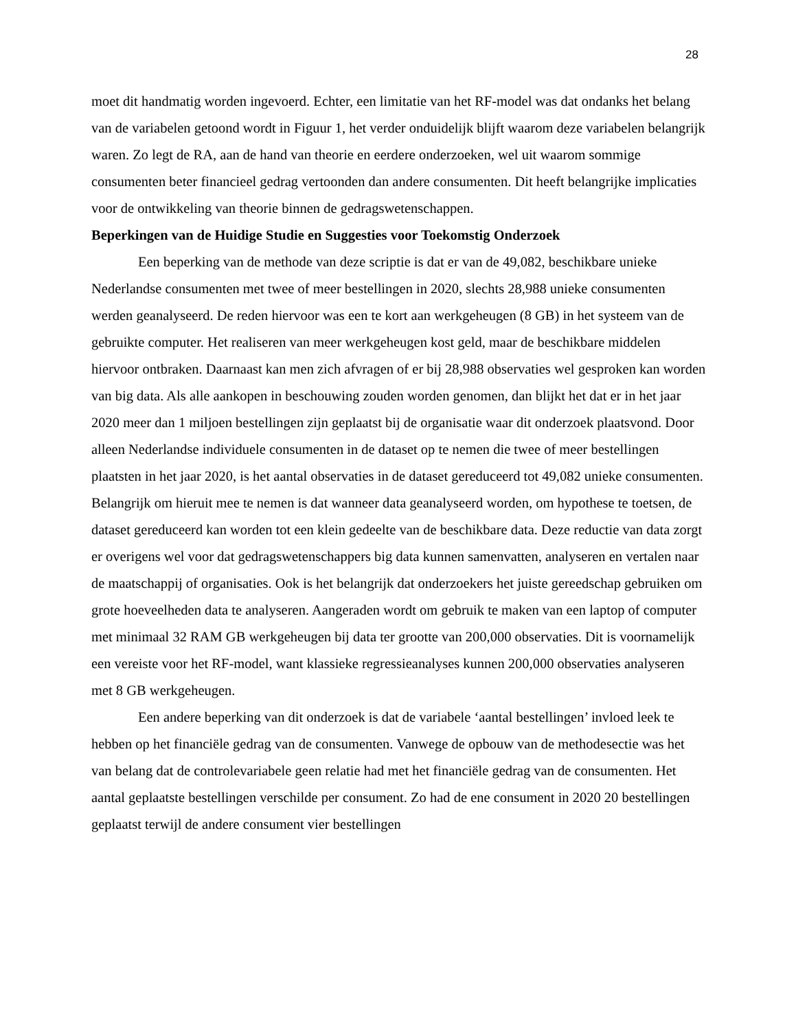28
moet dit handmatig worden ingevoerd. Echter, een limitatie van het RF-model was dat ondanks het belang van de variabelen getoond wordt in Figuur 1, het verder onduidelijk blijft waarom deze variabelen belangrijk waren. Zo legt de RA, aan de hand van theorie en eerdere onderzoeken, wel uit waarom sommige consumenten beter financieel gedrag vertoonden dan andere consumenten. Dit heeft belangrijke implicaties voor de ontwikkeling van theorie binnen de gedragswetenschappen.
Beperkingen van de Huidige Studie en Suggesties voor Toekomstig Onderzoek
Een beperking van de methode van deze scriptie is dat er van de 49,082, beschikbare unieke Nederlandse consumenten met twee of meer bestellingen in 2020, slechts 28,988 unieke consumenten werden geanalyseerd. De reden hiervoor was een te kort aan werkgeheugen (8 GB) in het systeem van de gebruikte computer. Het realiseren van meer werkgeheugen kost geld, maar de beschikbare middelen hiervoor ontbraken. Daarnaast kan men zich afvragen of er bij 28,988 observaties wel gesproken kan worden van big data. Als alle aankopen in beschouwing zouden worden genomen, dan blijkt het dat er in het jaar 2020 meer dan 1 miljoen bestellingen zijn geplaatst bij de organisatie waar dit onderzoek plaatsvond. Door alleen Nederlandse individuele consumenten in de dataset op te nemen die twee of meer bestellingen plaatsten in het jaar 2020, is het aantal observaties in de dataset gereduceerd tot 49,082 unieke consumenten. Belangrijk om hieruit mee te nemen is dat wanneer data geanalyseerd worden, om hypothese te toetsen, de dataset gereduceerd kan worden tot een klein gedeelte van de beschikbare data. Deze reductie van data zorgt er overigens wel voor dat gedragswetenschappers big data kunnen samenvatten, analyseren en vertalen naar de maatschappij of organisaties. Ook is het belangrijk dat onderzoekers het juiste gereedschap gebruiken om grote hoeveelheden data te analyseren. Aangeraden wordt om gebruik te maken van een laptop of computer met minimaal 32 RAM GB werkgeheugen bij data ter grootte van 200,000 observaties. Dit is voornamelijk een vereiste voor het RF-model, want klassieke regressieanalyses kunnen 200,000 observaties analyseren met 8 GB werkgeheugen.
Een andere beperking van dit onderzoek is dat de variabele ‘aantal bestellingen’ invloed leek te hebben op het financiële gedrag van de consumenten. Vanwege de opbouw van de methodesectie was het van belang dat de controlevariabele geen relatie had met het financiële gedrag van de consumenten. Het aantal geplaatste bestellingen verschilde per consument. Zo had de ene consument in 2020 20 bestellingen geplaatst terwijl de andere consument vier bestellingen